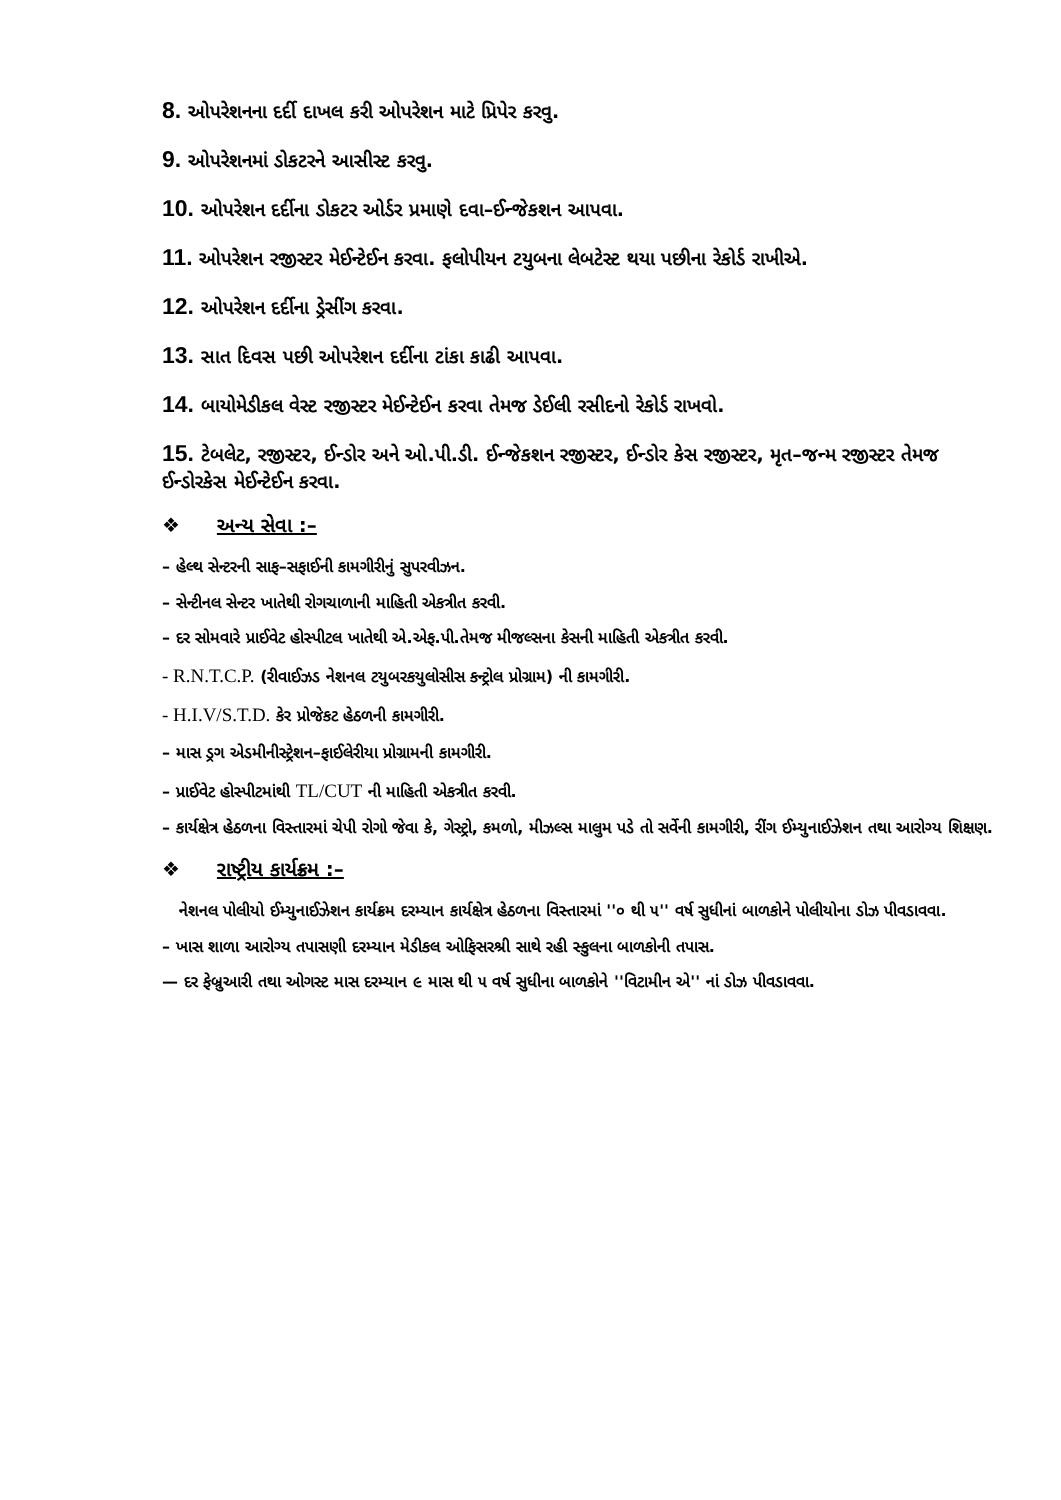8. ઓપરેશનના દર્દી દાખલ કરી ઓપરેશન માટે પ્રિપેર કરવુ.
9. ઓપરેશનમાં ડોકટરને આસીસ્ટ કરવુ.
10. ઓપરેશન દર્દીના ડોકટર ઓર્ડર પ્રમાણે દવા–ઈન્જેકશન આપવા.
11. ઓપરેશન રજીસ્ટર મેઈન્ટેઈન કરવા. ફલોપીયન ટયુબના લેબટેસ્ટ થયા પછીના રેકોર્ડ રાખીએ.
12. ઓપરેશન દર્દીના ડ્રેસીંગ કરવા.
13. સાત દિવસ પછી ઓપરેશન દર્દીના ટાંકા કાઢી આપવા.
14. બાયોમેડીકલ વેસ્ટ રજીસ્ટર મેઈન્ટેઈન કરવા તેમજ ડેઈલી રસીદનો રેકોર્ડ રાખવો.
15. ટેબલેટ, રજીસ્ટર, ઈન્ડોર અને ઓ.પી.ડી. ઈન્જેકશન રજીસ્ટર, ઈન્ડોર કેસ રજીસ્ટર, મૃત–જન્મ રજીસ્ટર તેમજ ઈન્ડોરકેસ મેઈન્ટેઈન કરવા.
❖ અન્ય સેવા :–
– હેલ્થ સેન્ટરની સાફ–સફાઈની કામગીરીનું સુપરવીઝન.
– સેન્ટીનલ સેન્ટર ખાતેથી રોગચાળાની માહિતી એકત્રીત કરવી.
– દર સોમવારે પ્રાઈવેટ હોસ્પીટલ ખાતેથી એ.એફ.પી.તેમજ મીજલ્સના કેસની માહિતી એકત્રીત કરવી.
- R.N.T.C.P. (રીવાઈઝડ નેશનલ ટયુબરકયુલોસીસ કન્ટ્રોલ પ્રોગ્રામ) ની કામગીરી.
- H.I.V/S.T.D. કેર પ્રોજેકટ હેઠળની કામગીરી.
– માસ ડ્રગ એડમીનીસ્ટ્રેશન–ફાઈલેરીયા પ્રોગ્રામની કામગીરી.
– પ્રાઈવેટ હોસ્પીટમાંથી TL/CUT ની માહિતી એકત્રીત કરવી.
– કાર્યક્ષેત્ર હેઠળના વિસ્તારમાં ચેપી રોગો જેવા કે, ગેસ્ટ્રો, કમળો, મીઝલ્સ માલુમ પડે તો સર્વેની કામગીરી, રીંગ ઈમ્યુનાઈઝેશન તથા આરોગ્ય શિક્ષણ.
❖ રાષ્ટ્રીય કાર્યક્રમ :–
નેશનલ પોલીયો ઈમ્યુનાઈઝેશન કાર્યક્રમ દરમ્યાન કાર્યક્ષેત્ર હેઠળના વિસ્તારમાં ''૦ થી ૫'' વર્ષ સુધીનાં બાળકોને પોલીયોના ડોઝ પીવડાવવા.
– ખાસ શાળા આરોગ્ય તપાસણી દરમ્યાન મેડીકલ ઓફિસરશ્રી સાથે રહી સ્કુલના બાળકોની તપાસ.
— દર ફેબ્રુઆરી તથા ઓગસ્ટ માસ દરમ્યાન ૯ માસ થી ૫ વર્ષ સુધીના બાળકોને ''વિટામીન એ'' નાં ડોઝ પીવડાવવા.